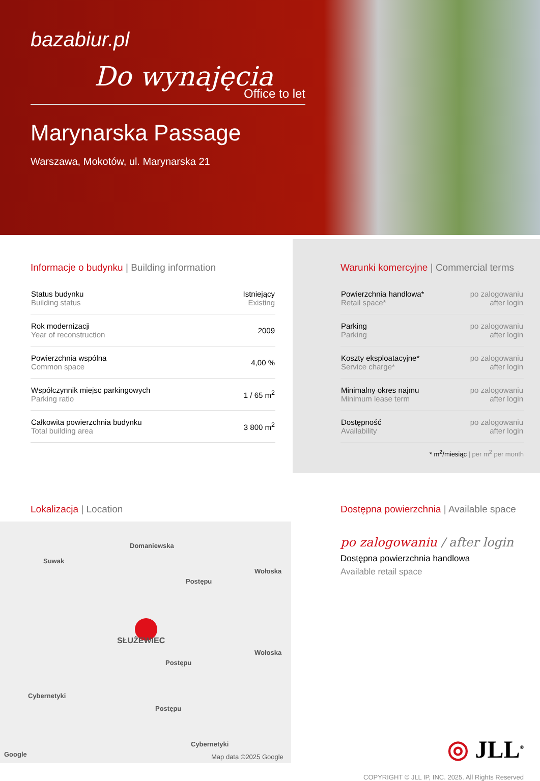bazabiur.pl
Do wynajęcia
Office to let
Marynarska Passage
Warszawa, Mokotów, ul. Marynarska 21
Informacje o budynku | Building information
| Status budynku Building status | Istniejący Existing |
| Rok modernizacji Year of reconstruction | 2009 |
| Powierzchnia wspólna Common space | 4,00 % |
| Współczynnik miejsc parkingowych Parking ratio | 1 / 65 m<sup>2</sup> |
| Całkowita powierzchnia budynku Total building area | 3 800 m<sup>2</sup> |
Warunki komercyjne | Commercial terms
| Powierzchnia handlowa* Retail space* | po zalogowaniu after login |
| Parking Parking | po zalogowaniu after login |
| Koszty eksploatacyjne* Service charge* | po zalogowaniu after login |
| Minimalny okres najmu Minimum lease term | po zalogowaniu after login |
| Dostępność Availability | po zalogowaniu after login |
* m<sup>2</sup>/miesiąc | per m<sup>2</sup> per month
Lokalizacja | Location
Domaniewska
Suwak
Postępu
Wołoska
SŁUŻEWIEC
Wołoska
Postępu
Cybernetyki
Postępu
Cybernetyki
Google Map data ©2025 Google
Dostępna powierzchnia | Available space
po zalogowaniu / after login
Dostępna powierzchnia handlowa
Available retail space
◎ JLL<sup>®</sup>
COPYRIGHT © JLL IP, INC. 2025. All Rights Reserved